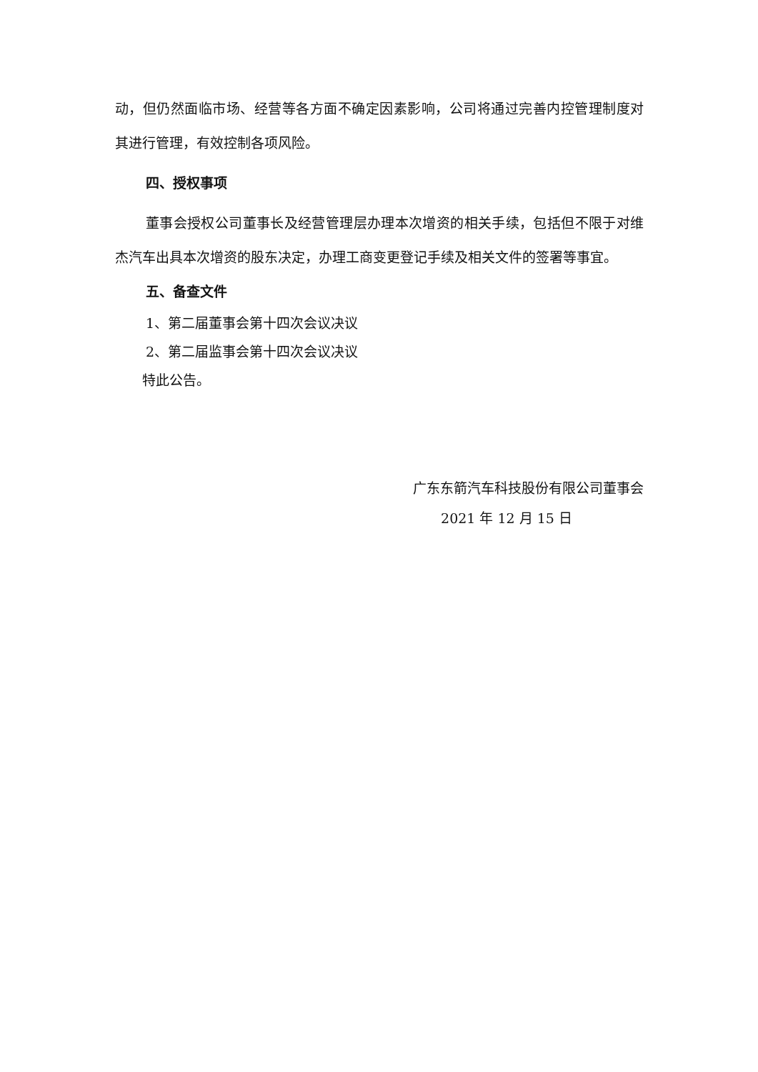动，但仍然面临市场、经营等各方面不确定因素影响，公司将通过完善内控管理制度对其进行管理，有效控制各项风险。
四、授权事项
董事会授权公司董事长及经营管理层办理本次增资的相关手续，包括但不限于对维杰汽车出具本次增资的股东决定，办理工商变更登记手续及相关文件的签署等事宜。
五、备查文件
1、第二届董事会第十四次会议决议
2、第二届监事会第十四次会议决议
特此公告。
广东东箭汽车科技股份有限公司董事会
2021 年 12 月 15 日